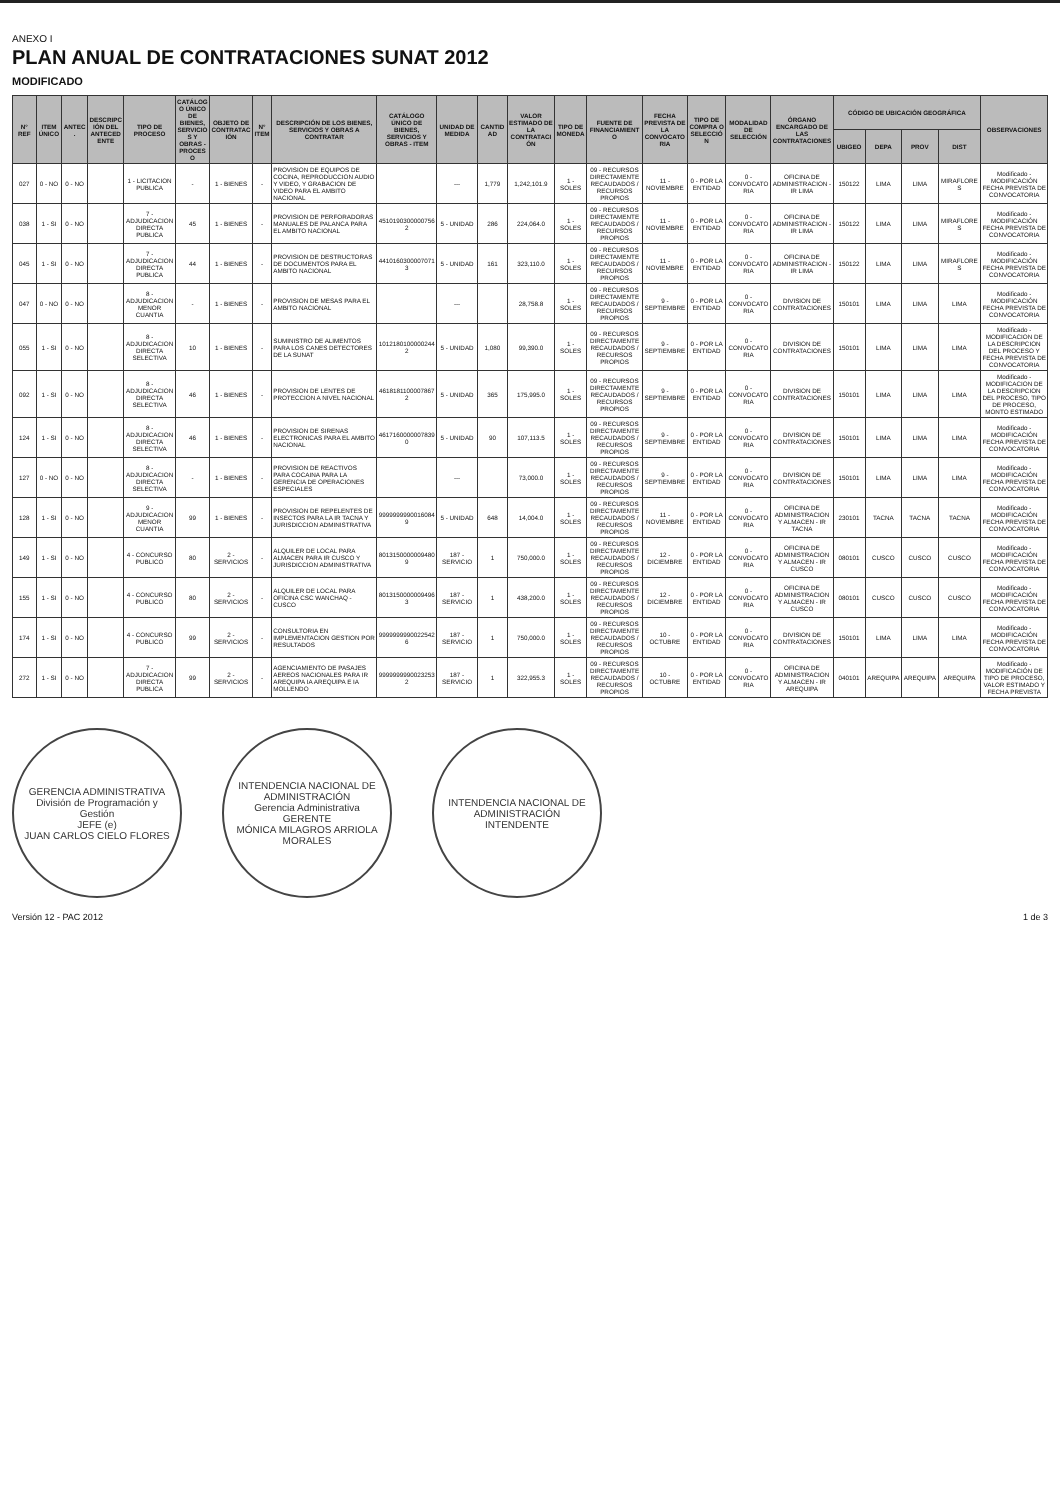ANEXO I
PLAN ANUAL DE CONTRATACIONES SUNAT 2012
MODIFICADO
| N° REF | ITEM ÚNICO | ANTEC. | DESCRIPCIÓN DEL ANTECEDENTE | TIPO DE PROCESO | CATÁLOGO ÚNICO DE BIENES, SERVICIOS Y OBRAS - PROCESO | OBJETO DE CONTRATACIÓN | N° ITEM | DESCRIPCIÓN DE LOS BIENES, SERVICIOS Y OBRAS A CONTRATAR | CATÁLOGO ÚNICO DE BIENES, SERVICIOS Y OBRAS - ITEM | UNIDAD DE MEDIDA | CANTIDAD | VALOR ESTIMADO DE LA CONTRATACIÓN | TIPO DE MONEDA | FUENTE DE FINANCIAMIENTO | FECHA PREVISTA DE LA CONVOCATORIA | TIPO DE COMPRA O SELECCIÓN | MODALIDAD DE SELECCIÓN | ÓRGANO ENCARGADO DE LAS CONTRATACIONES | CÓDIGO DE UBICACIÓN GEOGRÁFICA | | | | OBSERVACIONES |
| --- | --- | --- | --- | --- | --- | --- | --- | --- | --- | --- | --- | --- | --- | --- | --- | --- | --- | --- | --- | --- | --- | --- | --- |
| | | | | | | | | | | | | | | | | | | | UBIGEO | DEPA | PROV | DIST | |
| 027 | 0 - NO | 0 - NO | | 1 - LICITACION PUBLICA | - | 1 - BIENES | - | PROVISION DE EQUIPOS DE COCINA, REPRODUCCION AUDIO Y VIDEO, Y GRABACION DE VIDEO PARA EL AMBITO NACIONAL | | --- | 1,779 | 1,242,101.9 | 1 - SOLES | 09 - RECURSOS DIRECTAMENTE RECAUDADOS / RECURSOS PROPIOS | 11 - NOVIEMBRE | 0 - POR LA ENTIDAD | 0 - CONVOCATORIA | OFICINA DE ADMINISTRACION - IR LIMA | 150122 | LIMA | LIMA | MIRAFLORES | Modificado - MODIFICACIÓN FECHA PREVISTA DE CONVOCATORIA |
| 038 | 1 - SI | 0 - NO | | 7 - ADJUDICACION DIRECTA PUBLICA | 45 | 1 - BIENES | - | PROVISION DE PERFORADORAS MANUALES DE PALANCA PARA EL AMBITO NACIONAL | 45101903000007562 | 5 - UNIDAD | 286 | 224,064.0 | 1 - SOLES | 09 - RECURSOS DIRECTAMENTE RECAUDADOS / RECURSOS PROPIOS | 11 - NOVIEMBRE | 0 - POR LA ENTIDAD | 0 - CONVOCATORIA | OFICINA DE ADMINISTRACION - IR LIMA | 150122 | LIMA | LIMA | MIRAFLORES | Modificado - MODIFICACIÓN FECHA PREVISTA DE CONVOCATORIA |
| 045 | 1 - SI | 0 - NO | | 7 - ADJUDICACION DIRECTA PUBLICA | 44 | 1 - BIENES | - | PROVISION DE DESTRUCTORAS DE DOCUMENTOS PARA EL AMBITO NACIONAL | 44101603000070713 | 5 - UNIDAD | 161 | 323,110.0 | 1 - SOLES | 09 - RECURSOS DIRECTAMENTE RECAUDADOS / RECURSOS PROPIOS | 11 - NOVIEMBRE | 0 - POR LA ENTIDAD | 0 - CONVOCATORIA | OFICINA DE ADMINISTRACION - IR LIMA | 150122 | LIMA | LIMA | MIRAFLORES | Modificado - MODIFICACIÓN FECHA PREVISTA DE CONVOCATORIA |
| 047 | 0 - NO | 0 - NO | | 8 - ADJUDICACION MENOR CUANTIA | - | 1 - BIENES | - | PROVISION DE MESAS PARA EL AMBITO NACIONAL | | --- | | 28,758.8 | 1 - SOLES | 09 - RECURSOS DIRECTAMENTE RECAUDADOS / RECURSOS PROPIOS | 9 - SEPTIEMBRE | 0 - POR LA ENTIDAD | 0 - CONVOCATORIA | DIVISION DE CONTRATACIONES | 150101 | LIMA | LIMA | LIMA | Modificado - MODIFICACIÓN FECHA PREVISTA DE CONVOCATORIA |
| 055 | 1 - SI | 0 - NO | | 8 - ADJUDICACION DIRECTA SELECTIVA | 10 | 1 - BIENES | - | SUMINISTRO DE ALIMENTOS PARA LOS CANES DETECTORES DE LA SUNAT | 10121801000002442 | 5 - UNIDAD | 1,080 | 99,390.0 | 1 - SOLES | 09 - RECURSOS DIRECTAMENTE RECAUDADOS / RECURSOS PROPIOS | 9 - SEPTIEMBRE | 0 - POR LA ENTIDAD | 0 - CONVOCATORIA | DIVISION DE CONTRATACIONES | 150101 | LIMA | LIMA | LIMA | Modificado - MODIFICACION DE LA DESCRIPCION DEL PROCESO Y FECHA PREVISTA DE CONVOCATORIA |
| 092 | 1 - SI | 0 - NO | | 8 - ADJUDICACION DIRECTA SELECTIVA | 46 | 1 - BIENES | - | PROVISION DE LENTES DE PROTECCION A NIVEL NACIONAL | 46181811000078672 | 5 - UNIDAD | 365 | 175,995.0 | 1 - SOLES | 09 - RECURSOS DIRECTAMENTE RECAUDADOS / RECURSOS PROPIOS | 9 - SEPTIEMBRE | 0 - POR LA ENTIDAD | 0 - CONVOCATORIA | DIVISION DE CONTRATACIONES | 150101 | LIMA | LIMA | LIMA | Modificado - MODIFICACION DE LA DESCRIPCION DEL PROCESO, TIPO DE PROCESO, MONTO ESTIMADO |
| 124 | 1 - SI | 0 - NO | | 8 - ADJUDICACION DIRECTA SELECTIVA | 46 | 1 - BIENES | - | PROVISION DE SIRENAS ELECTRONICAS PARA EL AMBITO NACIONAL | 46171600000078390 | 5 - UNIDAD | 90 | 107,113.5 | 1 - SOLES | 09 - RECURSOS DIRECTAMENTE RECAUDADOS / RECURSOS PROPIOS | 9 - SEPTIEMBRE | 0 - POR LA ENTIDAD | 0 - CONVOCATORIA | DIVISION DE CONTRATACIONES | 150101 | LIMA | LIMA | LIMA | Modificado - MODIFICACIÓN FECHA PREVISTA DE CONVOCATORIA |
| 127 | 0 - NO | 0 - NO | | 8 - ADJUDICACION DIRECTA SELECTIVA | - | 1 - BIENES | - | PROVISION DE REACTIVOS PARA COCAINA PARA LA GERENCIA DE OPERACIONES ESPECIALES | | --- | | 73,000.0 | 1 - SOLES | 09 - RECURSOS DIRECTAMENTE RECAUDADOS / RECURSOS PROPIOS | 9 - SEPTIEMBRE | 0 - POR LA ENTIDAD | 0 - CONVOCATORIA | DIVISION DE CONTRATACIONES | 150101 | LIMA | LIMA | LIMA | Modificado - MODIFICACIÓN FECHA PREVISTA DE CONVOCATORIA |
| 128 | 1 - SI | 0 - NO | | 9 - ADJUDICACION MENOR CUANTIA | 99 | 1 - BIENES | - | PROVISION DE REPELENTES DE INSECTOS PARA LA IR TACNA Y JURISDICCION ADMINISTRATIVA | 99999999900160849 | 5 - UNIDAD | 648 | 14,004.0 | 1 - SOLES | 09 - RECURSOS DIRECTAMENTE RECAUDADOS / RECURSOS PROPIOS | 11 - NOVIEMBRE | 0 - POR LA ENTIDAD | 0 - CONVOCATORIA | OFICINA DE ADMINISTRACION Y ALMACEN - IR TACNA | 230101 | TACNA | TACNA | TACNA | Modificado - MODIFICACIÓN FECHA PREVISTA DE CONVOCATORIA |
| 149 | 1 - SI | 0 - NO | | 4 - CONCURSO PUBLICO | 80 | 2 - SERVICIOS | - | ALQUILER DE LOCAL PARA ALMACEN PARA IR CUSCO Y JURISDICCION ADMINISTRATIVA | 80131500000094809 | 187 - SERVICIO | 1 | 750,000.0 | 1 - SOLES | 09 - RECURSOS DIRECTAMENTE RECAUDADOS / RECURSOS PROPIOS | 12 - DICIEMBRE | 0 - POR LA ENTIDAD | 0 - CONVOCATORIA | OFICINA DE ADMINISTRACION Y ALMACEN - IR CUSCO | 080101 | CUSCO | CUSCO | CUSCO | Modificado - MODIFICACIÓN FECHA PREVISTA DE CONVOCATORIA |
| 155 | 1 - SI | 0 - NO | | 4 - CONCURSO PUBLICO | 80 | 2 - SERVICIOS | - | ALQUILER DE LOCAL PARA OFICINA CSC WANCHAQ - CUSCO | 80131500000094963 | 187 - SERVICIO | 1 | 438,200.0 | 1 - SOLES | 09 - RECURSOS DIRECTAMENTE RECAUDADOS / RECURSOS PROPIOS | 12 - DICIEMBRE | 0 - POR LA ENTIDAD | 0 - CONVOCATORIA | OFICINA DE ADMINISTRACION Y ALMACEN - IR CUSCO | 080101 | CUSCO | CUSCO | CUSCO | Modificado - MODIFICACIÓN FECHA PREVISTA DE CONVOCATORIA |
| 174 | 1 - SI | 0 - NO | | 4 - CONCURSO PUBLICO | 99 | 2 - SERVICIOS | - | CONSULTORIA EN IMPLEMENTACION GESTION POR RESULTADOS | 99999999900225426 | 187 - SERVICIO | 1 | 750,000.0 | 1 - SOLES | 09 - RECURSOS DIRECTAMENTE RECAUDADOS / RECURSOS PROPIOS | 10 - OCTUBRE | 0 - POR LA ENTIDAD | 0 - CONVOCATORIA | DIVISION DE CONTRATACIONES | 150101 | LIMA | LIMA | LIMA | Modificado - MODIFICACIÓN FECHA PREVISTA DE CONVOCATORIA |
| 272 | 1 - SI | 0 - NO | | 7 - ADJUDICACION DIRECTA PUBLICA | 99 | 2 - SERVICIOS | - | AGENCIAMIENTO DE PASAJES AEREOS NACIONALES PARA IR AREQUIPA IA AREQUIPA E IA MOLLENDO | 99999999900232532 | 187 - SERVICIO | 1 | 322,955.3 | 1 - SOLES | 09 - RECURSOS DIRECTAMENTE RECAUDADOS / RECURSOS PROPIOS | 10 - OCTUBRE | 0 - POR LA ENTIDAD | 0 - CONVOCATORIA | OFICINA DE ADMINISTRACION Y ALMACEN - IR AREQUIPA | 040101 | AREQUIPA | AREQUIPA | AREQUIPA | Modificado - MODIFICACIÓN DE TIPO DE PROCESO, VALOR ESTIMADO Y FECHA PREVISTA |
GERENCIA ADMINISTRATIVA
División de Programación y Gestión
JEFE (e)
JUAN CARLOS CIELO FLORES
INTENDENCIA NACIONAL DE ADMINISTRACIÓN
Gerencia Administrativa
GERENTE
MÓNICA MILAGROS ARRIOLA MORALES
INTENDENCIA NACIONAL DE ADMINISTRACIÓN
INTENDENTE
Versión 12 - PAC 2012 1 de 3